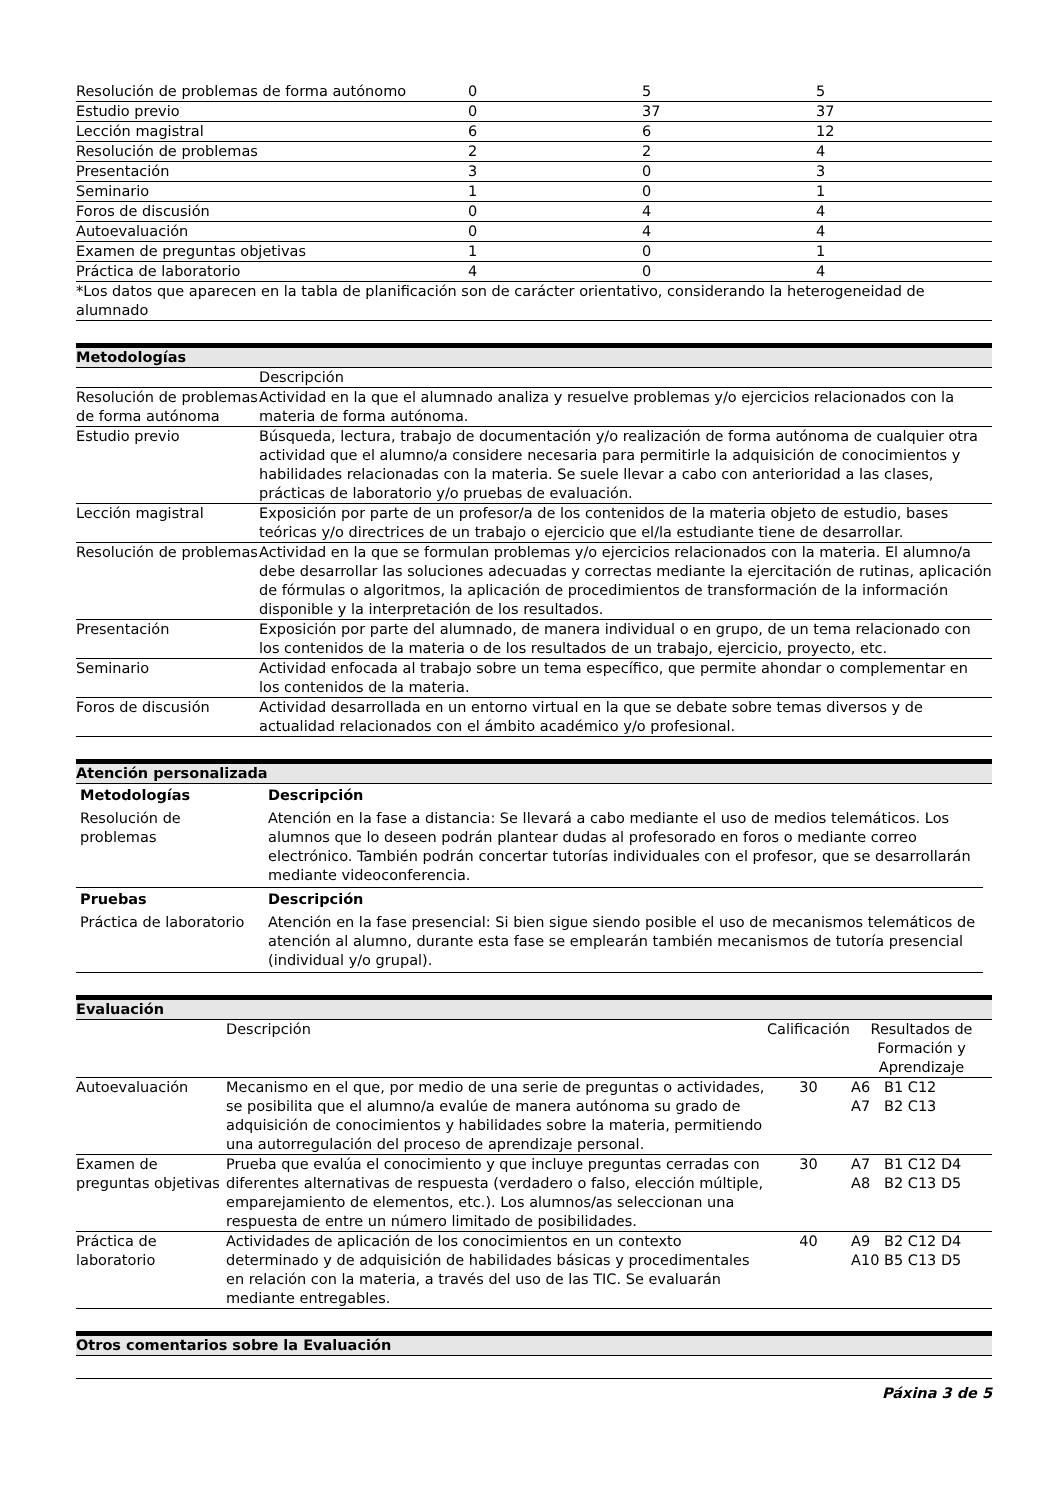| Resolución de problemas de forma autónomo | 0 | 5 | 5 |
| Estudio previo | 0 | 37 | 37 |
| Lección magistral | 6 | 6 | 12 |
| Resolución de problemas | 2 | 2 | 4 |
| Presentación | 3 | 0 | 3 |
| Seminario | 1 | 0 | 1 |
| Foros de discusión | 0 | 4 | 4 |
| Autoevaluación | 0 | 4 | 4 |
| Examen de preguntas objetivas | 1 | 0 | 1 |
| Práctica de laboratorio | 4 | 0 | 4 |
| *Los datos que aparecen en la tabla de planificación son de carácter orientativo, considerando la heterogeneidad de alumnado | | | |
Metodologías
| | Descripción |
| Resolución de problemas de forma autónoma | Actividad en la que el alumnado analiza y resuelve problemas y/o ejercicios relacionados con la materia de forma autónoma. |
| Estudio previo | Búsqueda, lectura, trabajo de documentación y/o realización de forma autónoma de cualquier otra actividad que el alumno/a considere necesaria para permitirle la adquisición de conocimientos y habilidades relacionadas con la materia. Se suele llevar a cabo con anterioridad a las clases, prácticas de laboratorio y/o pruebas de evaluación. |
| Lección magistral | Exposición por parte de un profesor/a de los contenidos de la materia objeto de estudio, bases teóricas y/o directrices de un trabajo o ejercicio que el/la estudiante tiene de desarrollar. |
| Resolución de problemas | Actividad en la que se formulan problemas y/o ejercicios relacionados con la materia. El alumno/a debe desarrollar las soluciones adecuadas y correctas mediante la ejercitación de rutinas, aplicación de fórmulas o algoritmos, la aplicación de procedimientos de transformación de la información disponible y la interpretación de los resultados. |
| Presentación | Exposición por parte del alumnado, de manera individual o en grupo, de un tema relacionado con los contenidos de la materia o de los resultados de un trabajo, ejercicio, proyecto, etc. |
| Seminario | Actividad enfocada al trabajo sobre un tema específico, que permite ahondar o complementar en los contenidos de la materia. |
| Foros de discusión | Actividad desarrollada en un entorno virtual en la que se debate sobre temas diversos y de actualidad relacionados con el ámbito académico y/o profesional. |
Atención personalizada
| Metodologías | Descripción |
| --- | --- |
| Resolución de problemas | Atención en la fase a distancia: Se llevará a cabo mediante el uso de medios telemáticos. Los alumnos que lo deseen podrán plantear dudas al profesorado en foros o mediante correo electrónico. También podrán concertar tutorías individuales con el profesor, que se desarrollarán mediante videoconferencia. |
| Pruebas | Descripción |
| Práctica de laboratorio | Atención en la fase presencial: Si bien sigue siendo posible el uso de mecanismos telemáticos de atención al alumno, durante esta fase se emplearán también mecanismos de tutoría presencial (individual y/o grupal). |
Evaluación
| | Descripción | Calificación | Resultados de Formación y Aprendizaje |
| Autoevaluación | Mecanismo en el que, por medio de una serie de preguntas o actividades, se posibilita que el alumno/a evalúe de manera autónoma su grado de adquisición de conocimientos y habilidades sobre la materia, permitiendo una autorregulación del proceso de aprendizaje personal. | 30 | A6 B1 C12 A7 B2 C13 |
| Examen de preguntas objetivas | Prueba que evalúa el conocimiento y que incluye preguntas cerradas con diferentes alternativas de respuesta (verdadero o falso, elección múltiple, emparejamiento de elementos, etc.). Los alumnos/as seleccionan una respuesta de entre un número limitado de posibilidades. | 30 | A7 B1 C12 D4 A8 B2 C13 D5 |
| Práctica de laboratorio | Actividades de aplicación de los conocimientos en un contexto determinado y de adquisición de habilidades básicas y procedimentales en relación con la materia, a través del uso de las TIC. Se evaluarán mediante entregables. | 40 | A9 B2 C12 D4 A10 B5 C13 D5 |
Otros comentarios sobre la Evaluación
Páxina 3 de 5